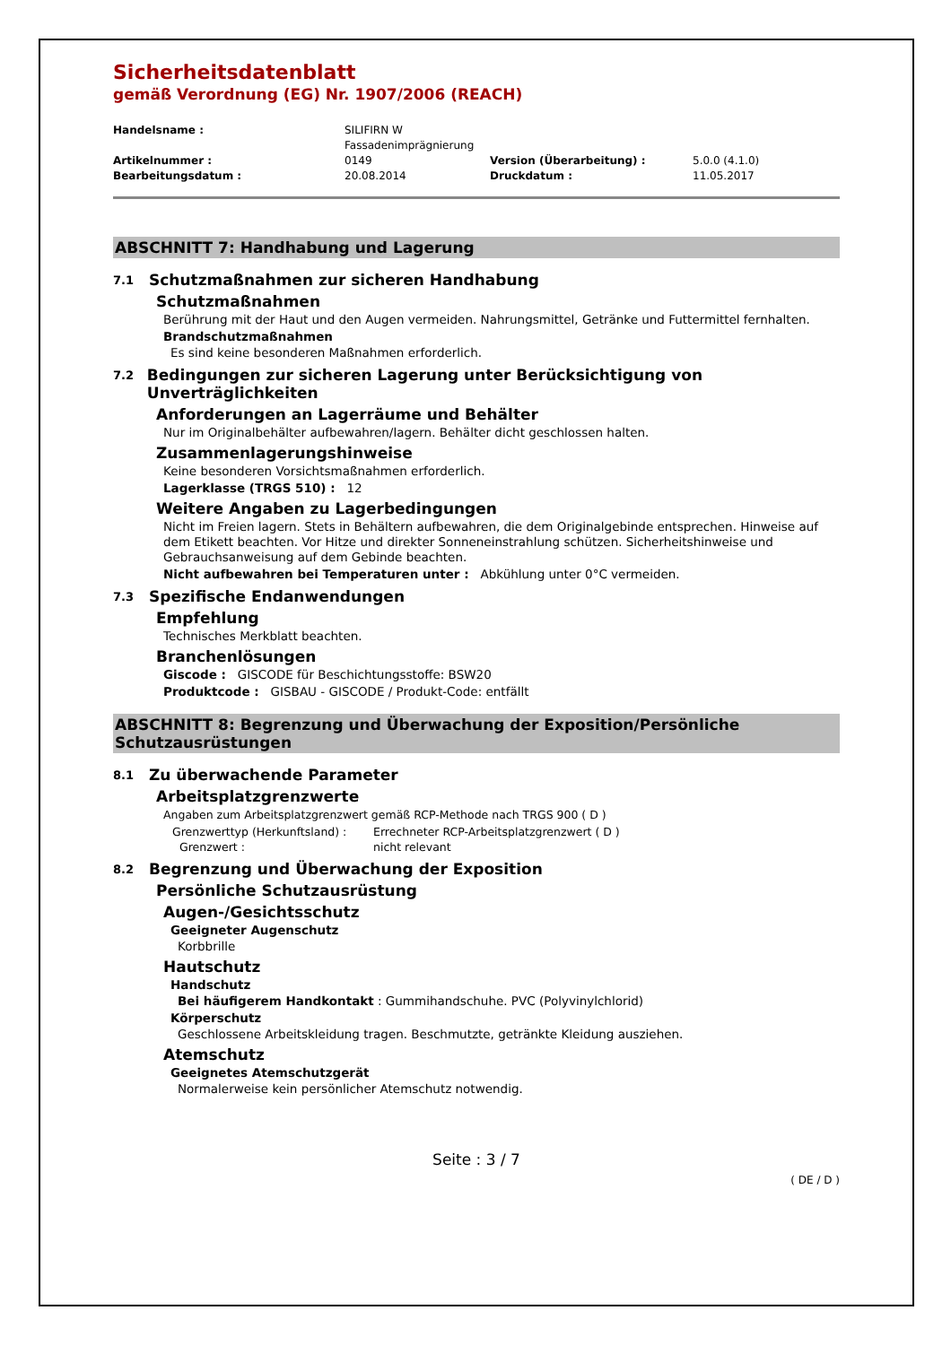Sicherheitsdatenblatt
gemäß Verordnung (EG) Nr. 1907/2006 (REACH)
Handelsname : SILIFIRN W
Fassadenimprägnierung Artikelnummer : 0149 Version (Überarbeitung) : 5.0.0 (4.1.0) Bearbeitungsdatum : 20.08.2014 Druckdatum : 11.05.2017
ABSCHNITT 7: Handhabung und Lagerung
7.1 Schutzmaßnahmen zur sicheren Handhabung
Schutzmaßnahmen
Berührung mit der Haut und den Augen vermeiden. Nahrungsmittel, Getränke und Futtermittel fernhalten.
Brandschutzmaßnahmen
Es sind keine besonderen Maßnahmen erforderlich.
7.2 Bedingungen zur sicheren Lagerung unter Berücksichtigung von Unverträglichkeiten
Anforderungen an Lagerräume und Behälter
Nur im Originalbehälter aufbewahren/lagern. Behälter dicht geschlossen halten.
Zusammenlagerungshinweise
Keine besonderen Vorsichtsmaßnahmen erforderlich.
Lagerklasse (TRGS 510) : 12
Weitere Angaben zu Lagerbedingungen
Nicht im Freien lagern. Stets in Behältern aufbewahren, die dem Originalgebinde entsprechen. Hinweise auf dem Etikett beachten. Vor Hitze und direkter Sonneneinstrahlung schützen. Sicherheitshinweise und Gebrauchsanweisung auf dem Gebinde beachten.
Nicht aufbewahren bei Temperaturen unter : Abkühlung unter 0°C vermeiden.
7.3 Spezifische Endanwendungen
Empfehlung
Technisches Merkblatt beachten.
Branchenlösungen
Giscode : GISCODE für Beschichtungsstoffe: BSW20
Produktcode : GISBAU - GISCODE / Produkt-Code: entfällt
ABSCHNITT 8: Begrenzung und Überwachung der Exposition/Persönliche Schutzausrüstungen
8.1 Zu überwachende Parameter
Arbeitsplatzgrenzwerte
Angaben zum Arbeitsplatzgrenzwert gemäß RCP-Methode nach TRGS 900 ( D )
Grenzwerttyp (Herkunftsland) : Errechneter RCP-Arbeitsplatzgrenzwert ( D ) Grenzwert : nicht relevant
8.2 Begrenzung und Überwachung der Exposition
Persönliche Schutzausrüstung
Augen-/Gesichtsschutz
Geeigneter Augenschutz
Korbbrille
Hautschutz
Handschutz
Bei häufigerem Handkontakt : Gummihandschuhe. PVC (Polyvinylchlorid)
Körperschutz
Geschlossene Arbeitskleidung tragen. Beschmutzte, getränkte Kleidung ausziehen.
Atemschutz
Geeignetes Atemschutzgerät
Normalerweise kein persönlicher Atemschutz notwendig.
Seite : 3 / 7
( DE / D )